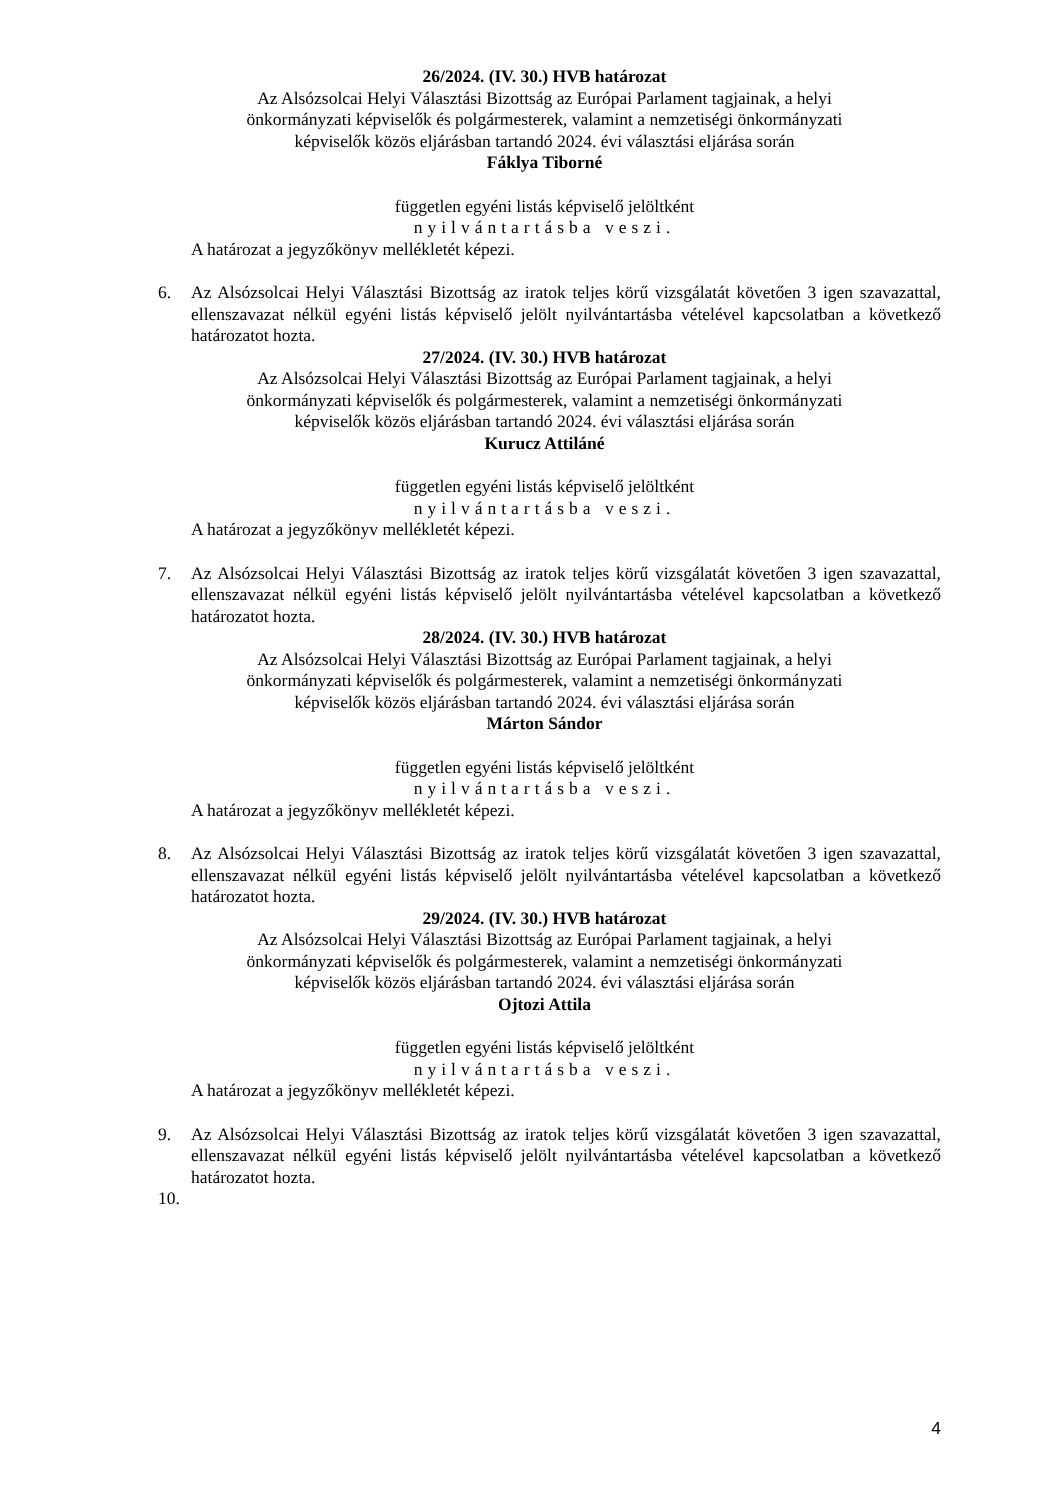26/2024. (IV. 30.) HVB határozat
Az Alsózsolcai Helyi Választási Bizottság az Európai Parlament tagjainak, a helyi
önkormányzati képviselők és polgármesterek, valamint a nemzetiségi önkormányzati
képviselők közös eljárásban tartandó 2024. évi választási eljárása során
Fáklya Tiborné
független egyéni listás képviselő jelöltként
nyilvántartásba veszi.
A határozat a jegyzőkönyv mellékletét képezi.
6. Az Alsózsolcai Helyi Választási Bizottság az iratok teljes körű vizsgálatát követően 3 igen szavazattal, ellenszavazat nélkül egyéni listás képviselő jelölt nyilvántartásba vételével kapcsolatban a következő határozatot hozta.
27/2024. (IV. 30.) HVB határozat
Az Alsózsolcai Helyi Választási Bizottság az Európai Parlament tagjainak, a helyi
önkormányzati képviselők és polgármesterek, valamint a nemzetiségi önkormányzati
képviselők közös eljárásban tartandó 2024. évi választási eljárása során
Kurucz Attiláné
független egyéni listás képviselő jelöltként
nyilvántartásba veszi.
A határozat a jegyzőkönyv mellékletét képezi.
7. Az Alsózsolcai Helyi Választási Bizottság az iratok teljes körű vizsgálatát követően 3 igen szavazattal, ellenszavazat nélkül egyéni listás képviselő jelölt nyilvántartásba vételével kapcsolatban a következő határozatot hozta.
28/2024. (IV. 30.) HVB határozat
Az Alsózsolcai Helyi Választási Bizottság az Európai Parlament tagjainak, a helyi
önkormányzati képviselők és polgármesterek, valamint a nemzetiségi önkormányzati
képviselők közös eljárásban tartandó 2024. évi választási eljárása során
Márton Sándor
független egyéni listás képviselő jelöltként
nyilvántartásba veszi.
A határozat a jegyzőkönyv mellékletét képezi.
8. Az Alsózsolcai Helyi Választási Bizottság az iratok teljes körű vizsgálatát követően 3 igen szavazattal, ellenszavazat nélkül egyéni listás képviselő jelölt nyilvántartásba vételével kapcsolatban a következő határozatot hozta.
29/2024. (IV. 30.) HVB határozat
Az Alsózsolcai Helyi Választási Bizottság az Európai Parlament tagjainak, a helyi
önkormányzati képviselők és polgármesterek, valamint a nemzetiségi önkormányzati
képviselők közös eljárásban tartandó 2024. évi választási eljárása során
Ojtozi Attila
független egyéni listás képviselő jelöltként
nyilvántartásba veszi.
A határozat a jegyzőkönyv mellékletét képezi.
9. Az Alsózsolcai Helyi Választási Bizottság az iratok teljes körű vizsgálatát követően 3 igen szavazattal, ellenszavazat nélkül egyéni listás képviselő jelölt nyilvántartásba vételével kapcsolatban a következő határozatot hozta.
10.
4